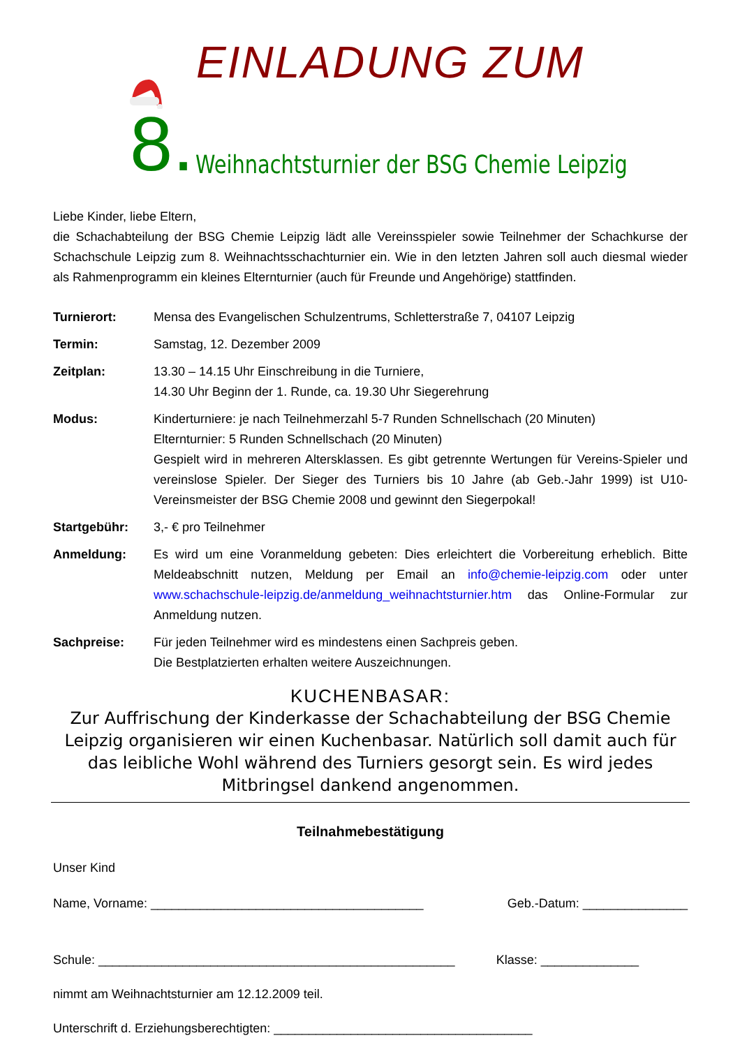EINLADUNG ZUM
8.
Weihnachtsturnier der BSG Chemie Leipzig
Liebe Kinder, liebe Eltern,
die Schachabteilung der BSG Chemie Leipzig lädt alle Vereinsspieler sowie Teilnehmer der Schachkurse der Schachschule Leipzig zum 8. Weihnachtsschachturnier ein. Wie in den letzten Jahren soll auch diesmal wieder als Rahmenprogramm ein kleines Elternturnier (auch für Freunde und Angehörige) stattfinden.
Turnierort: Mensa des Evangelischen Schulzentrums, Schletterstraße 7, 04107 Leipzig
Termin: Samstag, 12. Dezember 2009
Zeitplan: 13.30 – 14.15 Uhr Einschreibung in die Turniere,
14.30 Uhr Beginn der 1. Runde, ca. 19.30 Uhr Siegerehrung
Modus: Kinderturniere: je nach Teilnehmerzahl 5-7 Runden Schnellschach (20 Minuten)
Elternturnier: 5 Runden Schnellschach (20 Minuten)
Gespielt wird in mehreren Altersklassen. Es gibt getrennte Wertungen für Vereins-Spieler und vereinslose Spieler. Der Sieger des Turniers bis 10 Jahre (ab Geb.-Jahr 1999) ist U10-Vereinsmeister der BSG Chemie 2008 und gewinnt den Siegerpokal!
Startgebühr: 3,- € pro Teilnehmer
Anmeldung: Es wird um eine Voranmeldung gebeten: Dies erleichtert die Vorbereitung erheblich. Bitte Meldeabschnitt nutzen, Meldung per Email an info@chemie-leipzig.com oder unter www.schachschule-leipzig.de/anmeldung_weihnachtsturnier.htm das Online-Formular zur Anmeldung nutzen.
Sachpreise: Für jeden Teilnehmer wird es mindestens einen Sachpreis geben.
Die Bestplatzierten erhalten weitere Auszeichnungen.
KUCHENBASAR:
Zur Auffrischung der Kinderkasse der Schachabteilung der BSG Chemie Leipzig organisieren wir einen Kuchenbasar. Natürlich soll damit auch für das leibliche Wohl während des Turniers gesorgt sein. Es wird jedes Mitbringsel dankend angenommen.
Teilnahmebestätigung
Unser Kind
Name, Vorname: _______________________________________ Geb.-Datum: _______________
Schule: ___________________________________________________ Klasse: ______________
nimmt am Weihnachtsturnier am 12.12.2009 teil.
Unterschrift d. Erziehungsberechtigten: _____________________________________